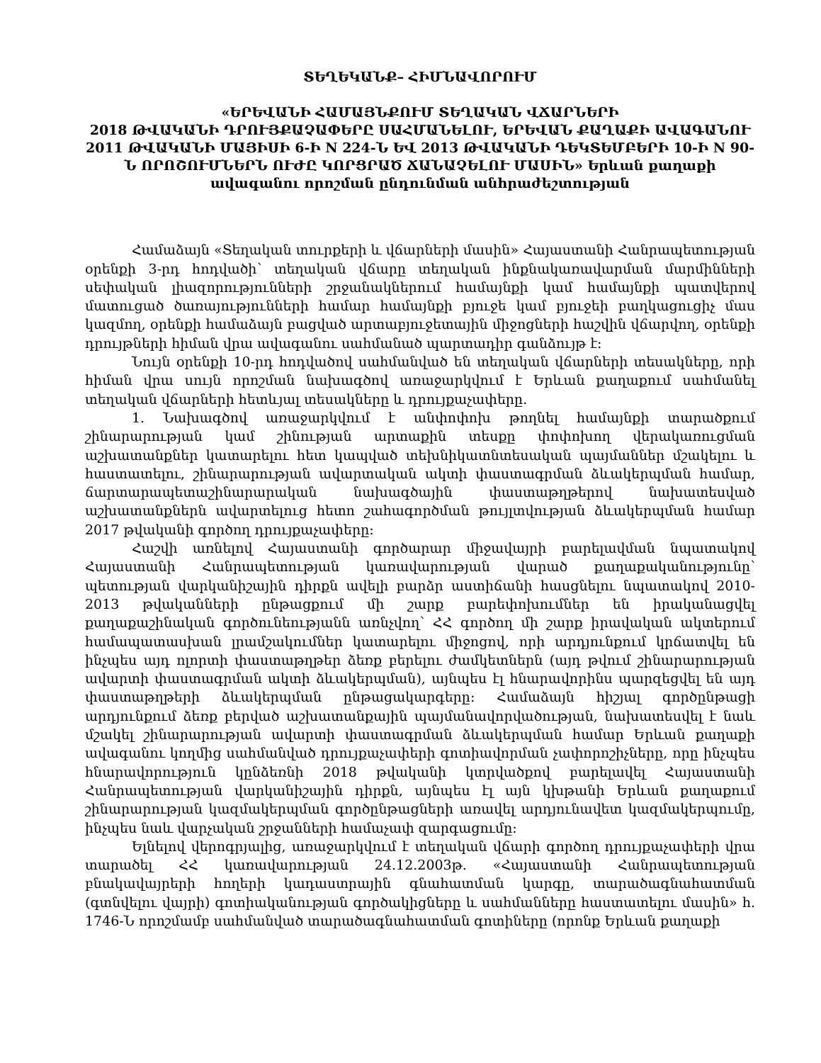ՏԵՂԵԿԱՆՔ– ՀԻՄՆԱՎՈՐՈՒՄ
«ԵՐԵՎԱՆԻ ՀԱՄԱՅՆՔՈՒՄ ՏԵՂԱԿԱՆ ՎՃԱՐՆԵՐԻ
2018 ԹՎԱԿԱՆԻ ԴՐՈՒՅՔԱՉԱՓԵՐԸ ՍԱՀՄԱՆԵԼՈՒ, ԵՐԵՎԱՆ ՔԱՂԱՔԻ ԱՎԱԳԱՆՈՒ 2011 ԹՎԱԿԱՆԻ ՄԱՅԻՍԻ 6-Ի N 224-Ն ԵՎ 2013 ԹՎԱԿԱՆԻ ԴԵԿՏԵՄԲԵՐԻ 10-Ի N 90-Ն ՈՐՈՇՈՒՄՆԵՐՆ ՈՒԺԸ ԿՈՐՑՐԱԾ ՃԱՆԱՉԵԼՈՒ ՄԱՍԻՆ» Երևան քաղաքի ավագանու որոշման ընդունման անհրաժեշտության
Համաձայն «Տեղական տուրքերի և վճարների մասին» Հայաստանի Հանրապետության օրենքի 3-րդ հոդվածի՝ տեղական վճարը տեղական ինքնակառավարման մարմինների սեփական լիազորությունների շրջանակներում համայնքի կամ համայնքի պատվերով մատուցած ծառայությունների համար համայնքի բյուջե կամ բյուջեի բաղկացուցիչ մաս կազմող, օրենքի համաձայն բացված արտաբյուջետային միջոցների հաշվին վճարվող, օրենքի դրույթների հիման վրա ավագանու սահմանած պարտադիր գանձույթ է:
Նույն օրենքի 10-րդ հոդվածով սահմանված են տեղական վճարների տեսակները, որի հիման վրա սույն որոշման նախագծով առաջարկվում է Երևան քաղաքում սահմանել տեղական վճարների հետևյալ տեսակները և դրույքաչափերը.
1. Նախագծով առաջարկվում է անփոփոխ թողնել համայնքի տարածքում շինարարության կամ շինության արտաքին տեսքը փոփոխող վերակառուցման աշխատանքներ կատարելու հետ կապված տեխնիկատնտեսական պայմաններ մշակելու և հաստատելու, շինարարության ավարտական ակտի փաստագրման ձևակերպման համար, ճարտարապետաշինարարական նախագծային փաստաթղթերով նախատեսված աշխատանքներն ավարտելուց հետո շահագործման թույլտվության ձևակերպման համար 2017 թվականի գործող դրույքաչափերը:
Հաշվի առնելով Հայաստանի գործարար միջավայրի բարելավման նպատակով Հայաստանի Հանրապետության կառավարության վարած քաղաքականությունը՝ պետության վարկանիշային դիրքն ավելի բարձր աստիճանի հասցնելու նպատակով 2010-2013 թվականների ընթացքում մի շարք բարեփոխումներ են իրականացվել քաղաքաշինական գործունեությանն առնչվող՝ ՀՀ գործող մի շարք իրավական ակտերում համապատասխան լրամշակումներ կատարելու միջոցով, որի արդյունքում կրճատվել են ինչպես այդ ոլորտի փաստաթղթեր ձեռք բերելու ժամկետներն (այդ թվում շինարարության ավարտի փաստագրման ակտի ձևակերպման), այնպես էլ հնարավորինս պարզեցվել են այդ փաստաթղթերի ձևակերպման ընթացակարգերը: Համաձայն հիշյալ գործընթացի արդյունքում ձեռք բերված աշխատանքային պայմանավորվածության, նախատեսվել է նաև մշակել շինարարության ավարտի փաստագրման ձևակերպման համար Երևան քաղաքի ավագանու կողմից սահմանված դրույքաչափերի գոտիավորման չափորոշիչները, որը ինչպես հնարավորություն կընձեռնի 2018 թվականի կտրվածքով բարելավել Հայաստանի Հանրապետության վարկանիշային դիրքն, այնպես էլ այն կխթանի Երևան քաղաքում շինարարության կազմակերպման գործընթացների առավել արդյունավետ կազմակերպումը, ինչպես նաև վարչական շրջանների համաչափ զարգացումը:
Ելնելով վերոգրյալից, առաջարկվում է տեղական վճարի գործող դրույքաչափերի վրա տարածել ՀՀ կառավարության 24.12.2003թ. «Հայաստանի Հանրապետության բնակավայրերի հողերի կադաստրային գնահատման կարգը, տարածագնահատման (գտնվելու վայրի) գոտիականության գործակիցները և սահմանները հաստատելու մասին» հ. 1746-Ն որոշմամբ սահմանված տարածագնահատման գոտիները (որոնք Երևան քաղաքի